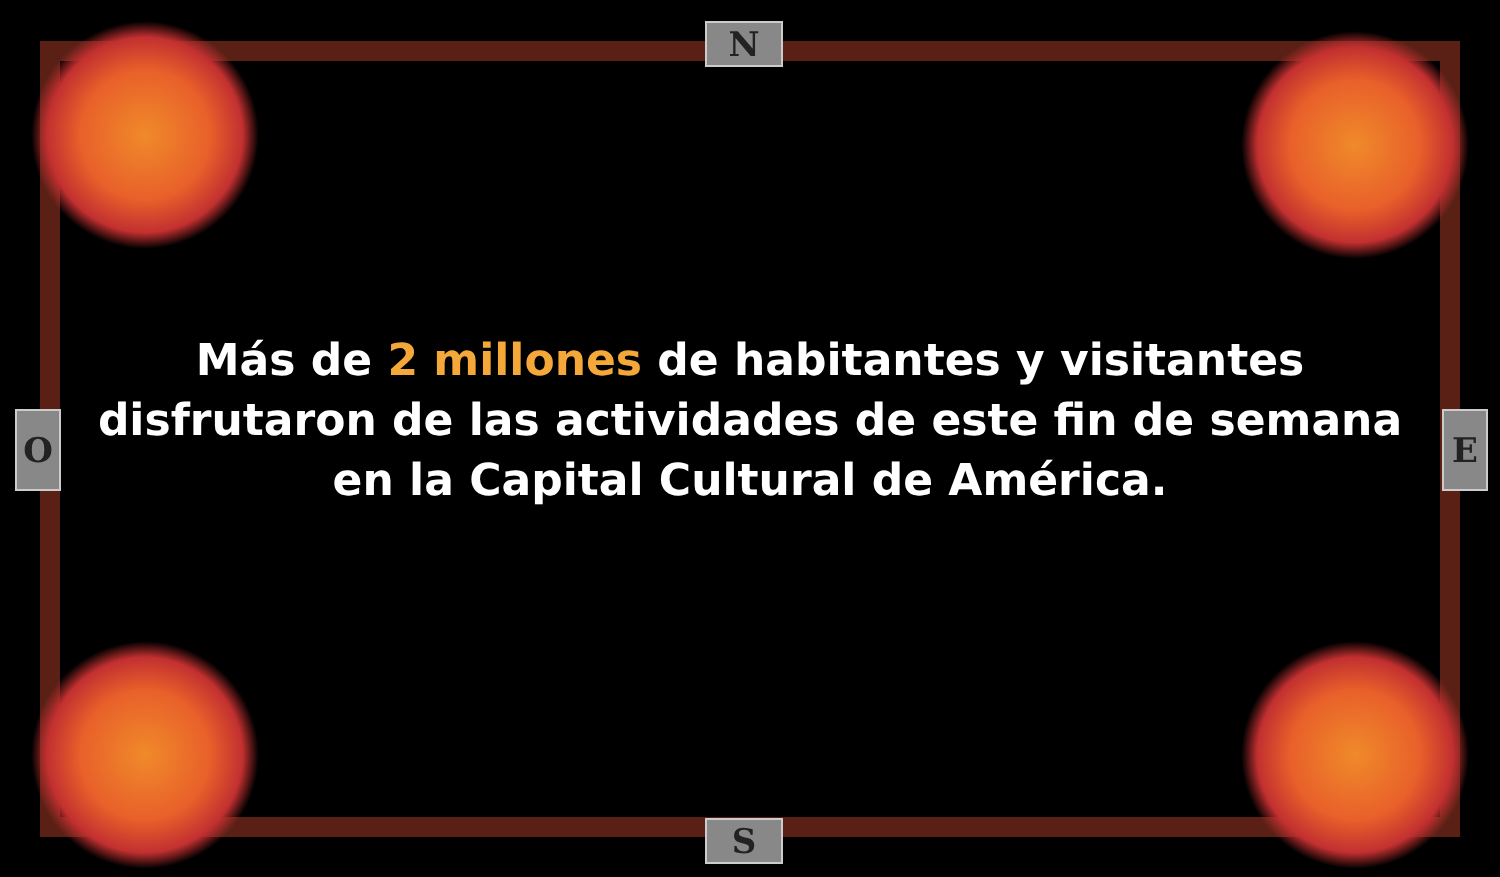N
S
O E
Más de 2 millones de habitantes y visitantes
disfrutaron de las actividades de este fin de semana
en la Capital Cultural de América.